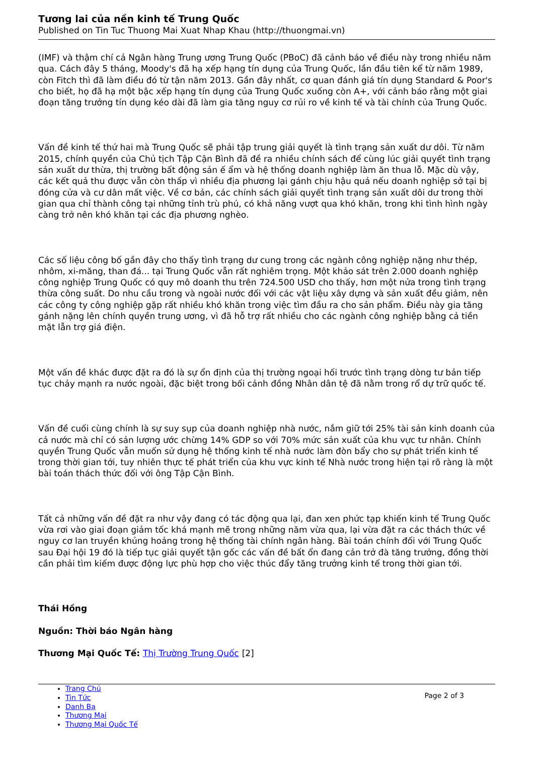Tương lai của nền kinh tế Trung Quốc
Published on Tin Tuc Thuong Mai Xuat Nhap Khau (http://thuongmai.vn)
(IMF) và thậm chí cả Ngân hàng Trung ương Trung Quốc (PBoC) đã cảnh báo về điều này trong nhiều năm qua. Cách đây 5 tháng, Moody's đã hạ xếp hạng tín dụng của Trung Quốc, lần đầu tiên kể từ năm 1989, còn Fitch thì đã làm điều đó từ tận năm 2013. Gần đây nhất, cơ quan đánh giá tín dụng Standard & Poor's cho biết, họ đã hạ một bậc xếp hạng tín dụng của Trung Quốc xuống còn A+, với cảnh báo rằng một giai đoạn tăng trưởng tín dụng kéo dài đã làm gia tăng nguy cơ rủi ro về kinh tế và tài chính của Trung Quốc.
Vấn đề kinh tế thứ hai mà Trung Quốc sẽ phải tập trung giải quyết là tình trạng sản xuất dư dôi. Từ năm 2015, chính quyền của Chủ tịch Tập Cận Bình đã đề ra nhiều chính sách để cùng lúc giải quyết tình trạng sản xuất dư thừa, thị trường bất động sản ế ẩm và hệ thống doanh nghiệp làm ăn thua lỗ. Mặc dù vậy, các kết quả thu được vẫn còn thấp vì nhiều địa phương lại gánh chịu hậu quả nếu doanh nghiệp sở tại bị đóng cửa và cư dân mất việc. Về cơ bản, các chính sách giải quyết tình trạng sản xuất dôi dư trong thời gian qua chỉ thành công tại những tỉnh trù phú, có khả năng vượt qua khó khăn, trong khi tình hình ngày càng trở nên khó khăn tại các địa phương nghèo.
Các số liệu công bố gần đây cho thấy tình trạng dư cung trong các ngành công nghiệp nặng như thép, nhôm, xi-măng, than đá... tại Trung Quốc vẫn rất nghiêm trọng. Một khảo sát trên 2.000 doanh nghiệp công nghiệp Trung Quốc có quy mô doanh thu trên 724.500 USD cho thấy, hơn một nửa trong tình trạng thừa công suất. Do nhu cầu trong và ngoài nước đối với các vật liệu xây dựng và sản xuất đều giảm, nên các công ty công nghiệp gặp rất nhiều khó khăn trong việc tìm đầu ra cho sản phẩm. Điều này gia tăng gánh nặng lên chính quyền trung ương, vì đã hỗ trợ rất nhiều cho các ngành công nghiệp bằng cả tiền mặt lẫn trợ giá điện.
Một vấn đề khác được đặt ra đó là sự ổn định của thị trường ngoại hối trước tình trạng dòng tư bản tiếp tục chảy mạnh ra nước ngoài, đặc biệt trong bối cảnh đồng Nhân dân tệ đã nằm trong rổ dự trữ quốc tế.
Vấn đề cuối cùng chính là sự suy sụp của doanh nghiệp nhà nước, nắm giữ tới 25% tài sản kinh doanh của cả nước mà chỉ có sản lượng ước chừng 14% GDP so với 70% mức sản xuất của khu vực tư nhân. Chính quyền Trung Quốc vẫn muốn sử dụng hệ thống kinh tế nhà nước làm đòn bẩy cho sự phát triển kinh tế trong thời gian tới, tuy nhiên thực tế phát triển của khu vực kinh tế Nhà nước trong hiện tại rõ ràng là một bài toán thách thức đối với ông Tập Cận Bình.
Tất cả những vấn đề đặt ra như vậy đang có tác động qua lại, đan xen phức tạp khiến kinh tế Trung Quốc vừa rơi vào giai đoạn giảm tốc khá mạnh mẽ trong những năm vừa qua, lại vừa đặt ra các thách thức về nguy cơ lan truyền khủng hoảng trong hệ thống tài chính ngân hàng. Bài toán chính đối với Trung Quốc sau Đại hội 19 đó là tiếp tục giải quyết tận gốc các vấn đề bất ổn đang cản trở đà tăng trưởng, đồng thời cần phải tìm kiếm được động lực phù hợp cho việc thúc đẩy tăng trưởng kinh tế trong thời gian tới.
Thái Hồng
Nguồn: Thời báo Ngân hàng
Thương Mại Quốc Tế: Thị Trường Trung Quốc [2]
Trang Chủ
Tin Tức
Danh Bạ
Thương Mại
Thương Mại Quốc Tế
Page 2 of 3